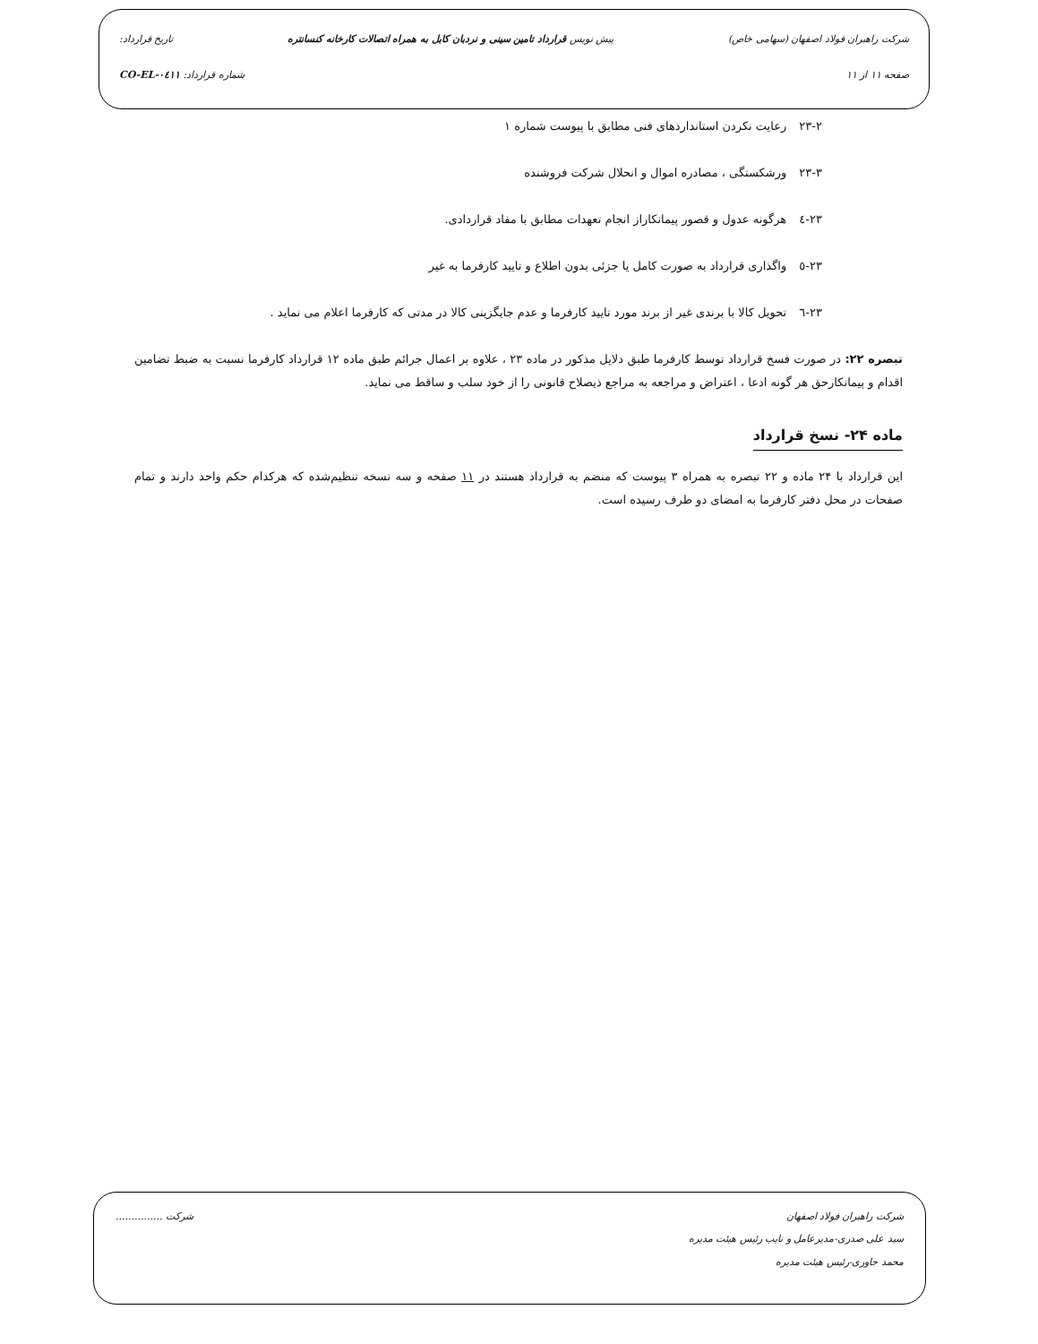شرکت راهبران فولاد اصفهان (سهامی خاص) پیش نویس قرارداد تامین سینی و نردبان کابل به همراه اتصالات کارخانه کنسانتره تاریخ قرارداد:
صفحه ۱۱ از ۱۱ شماره قرارداد: CO-EL-۰٤۱۱
۲۳-۲ رعایت نکردن استانداردهای فنی مطابق با پیوست شماره ۱
۲۳-۳ ورشکستگی ، مصادره اموال و انحلال شرکت فروشنده
۲۳-٤ هرگونه عدول و قصور پیمانکاراز انجام تعهدات مطابق با مفاد قراردادی.
۲۳-٥ واگذاری قرارداد به صورت کامل یا جزئی بدون اطلاع و تایید کارفرما به غیر
۲۳-٦ تحویل کالا با برندی غیر از برند مورد تایید کارفرما و عدم جایگزینی کالا در مدتی که کارفرما اعلام می نماید .
تبصره ۲۲: در صورت فسخ قرارداد توسط کارفرما طبق دلایل مذکور در ماده ۲۳ ، علاوه بر اعمال جرائم طبق ماده ۱۲ قرارداد کارفرما نسبت به ضبط تضامین اقدام و پیمانکارحق هر گونه ادعا ، اعتراض و مراجعه به مراجع ذیصلاح قانونی را از خود سلب و ساقط می نماید.
ماده ۲۴- نسخ قرارداد
این قرارداد با ۲۴ ماده و ۲۲ تبصره به همراه ۳ پیوست که منضم به قرارداد هستند در ۱۱ صفحه و سه نسخه تنظیم‌شده که هرکدام حکم واحد دارند و تمام صفحات در محل دفتر کارفرما به امضای دو طرف رسیده است.
شرکت راهبران فولاد اصفهان شرکت ...............
سید علی صدری-مدیرعامل و نایب رئیس هیئت مدیره
محمد جاوری-رئیس هیئت مدیره